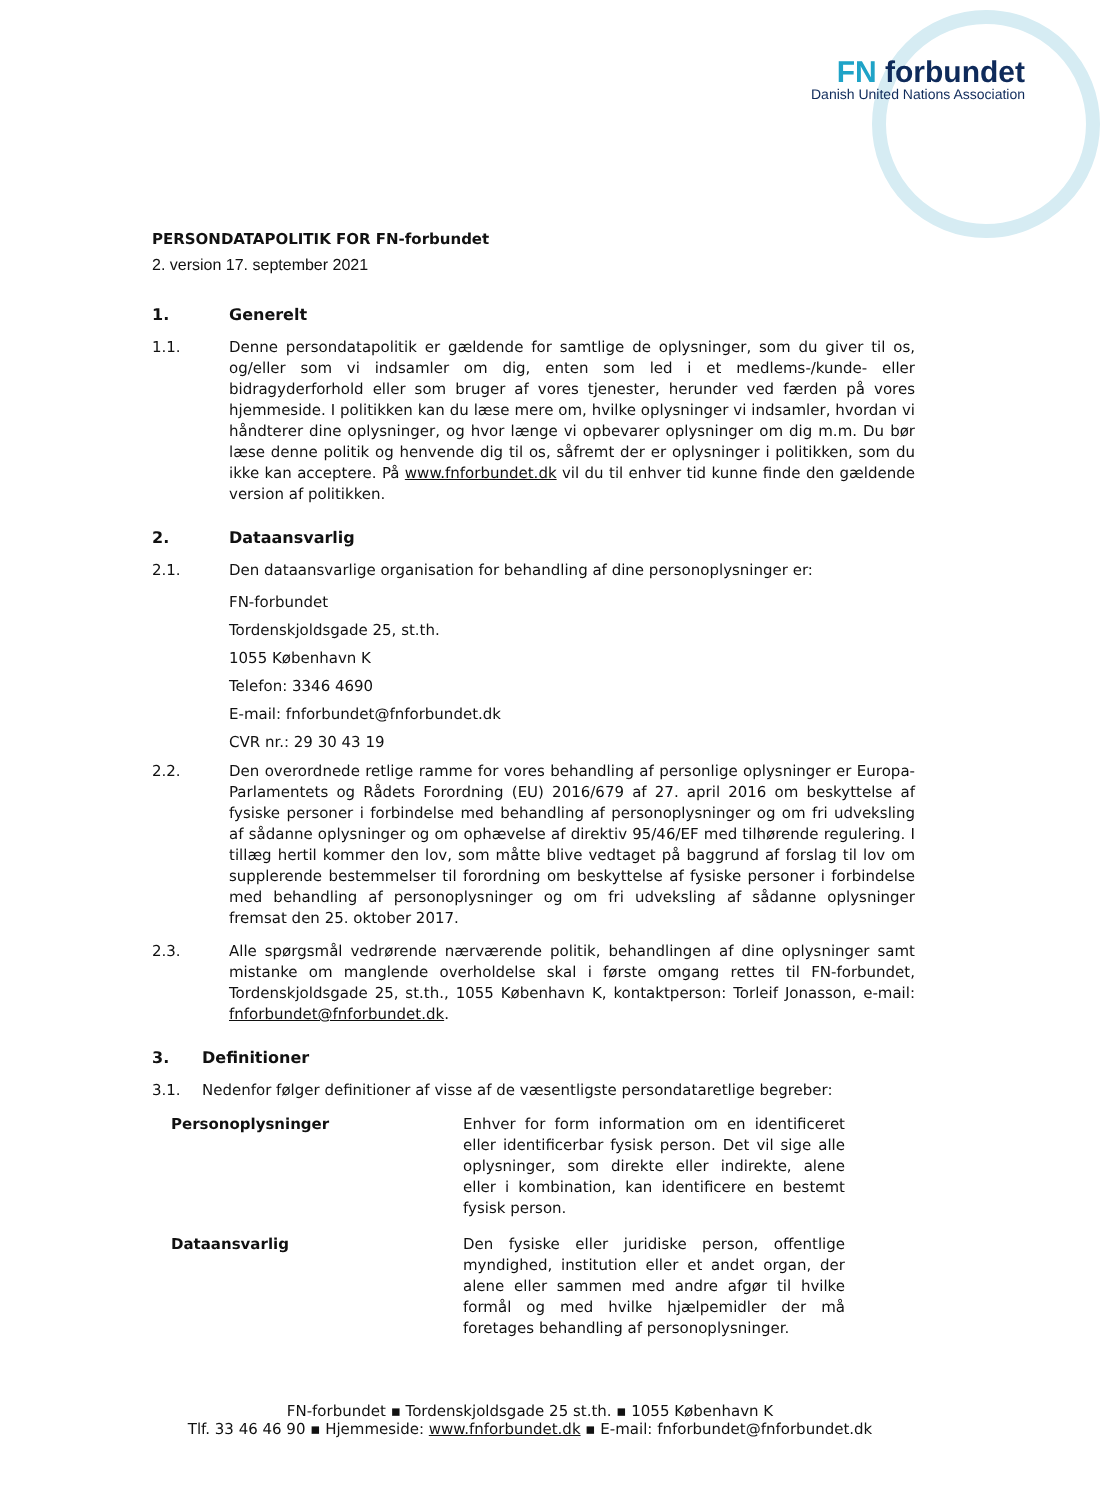FN forbundet
Danish United Nations Association
PERSONDATAPOLITIK FOR FN-forbundet
2. version 17. september 2021
1. Generelt
1.1. Denne persondatapolitik er gældende for samtlige de oplysninger, som du giver til os, og/eller som vi indsamler om dig, enten som led i et medlems-/kunde- eller bidragyderforhold eller som bruger af vores tjenester, herunder ved færden på vores hjemmeside. I politikken kan du læse mere om, hvilke oplysninger vi indsamler, hvordan vi håndterer dine oplysninger, og hvor længe vi opbevarer oplysninger om dig m.m. Du bør læse denne politik og henvende dig til os, såfremt der er oplysninger i politikken, som du ikke kan acceptere. På www.fnforbundet.dk vil du til enhver tid kunne finde den gældende version af politikken.
2. Dataansvarlig
2.1. Den dataansvarlige organisation for behandling af dine personoplysninger er:
FN-forbundet
Tordenskjoldsgade 25, st.th.
1055 København K
Telefon: 3346 4690
E-mail: fnforbundet@fnforbundet.dk
CVR nr.: 29 30 43 19
2.2. Den overordnede retlige ramme for vores behandling af personlige oplysninger er Europa-Parlamentets og Rådets Forordning (EU) 2016/679 af 27. april 2016 om beskyttelse af fysiske personer i forbindelse med behandling af personoplysninger og om fri udveksling af sådanne oplysninger og om ophævelse af direktiv 95/46/EF med tilhørende regulering. I tillæg hertil kommer den lov, som måtte blive vedtaget på baggrund af forslag til lov om supplerende bestemmelser til forordning om beskyttelse af fysiske personer i forbindelse med behandling af personoplysninger og om fri udveksling af sådanne oplysninger fremsat den 25. oktober 2017.
2.3. Alle spørgsmål vedrørende nærværende politik, behandlingen af dine oplysninger samt mistanke om manglende overholdelse skal i første omgang rettes til FN-forbundet, Tordenskjoldsgade 25, st.th., 1055 København K, kontaktperson: Torleif Jonasson, e-mail: fnforbundet@fnforbundet.dk.
3. Definitioner
3.1. Nedenfor følger definitioner af visse af de væsentligste persondataretlige begreber:
| Personoplysninger | Enhver for form information om en identificeret eller identificerbar fysisk person. Det vil sige alle oplysninger, som direkte eller indirekte, alene eller i kombination, kan identificere en bestemt fysisk person. |
| Dataansvarlig | Den fysiske eller juridiske person, offentlige myndighed, institution eller et andet organ, der alene eller sammen med andre afgør til hvilke formål og med hvilke hjælpemidler der må foretages behandling af personoplysninger. |
FN-forbundet ▪ Tordenskjoldsgade 25 st.th. ▪ 1055 København K
Tlf. 33 46 46 90 ▪ Hjemmeside: www.fnforbundet.dk ▪ E-mail: fnforbundet@fnforbundet.dk